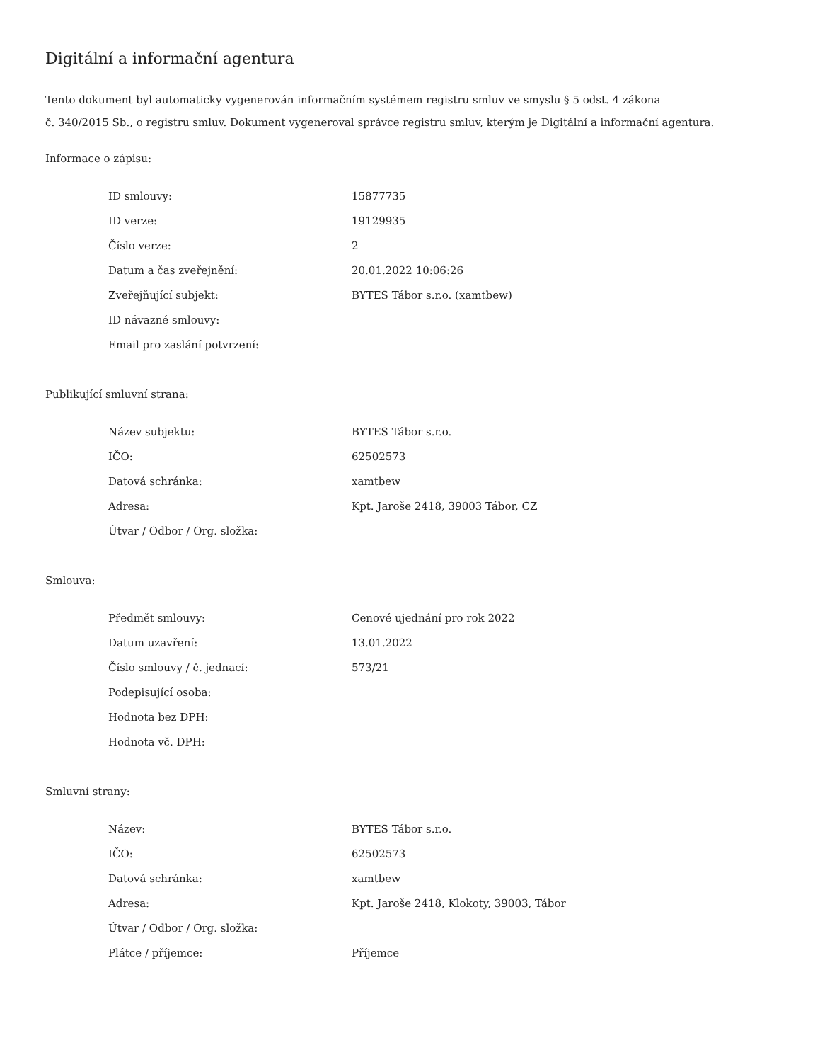Digitální a informační agentura
Tento dokument byl automaticky vygenerován informačním systémem registru smluv ve smyslu § 5 odst. 4 zákona
č. 340/2015 Sb., o registru smluv. Dokument vygeneroval správce registru smluv, kterým je Digitální a informační agentura.
Informace o zápisu:
| ID smlouvy: | 15877735 |
| ID verze: | 19129935 |
| Číslo verze: | 2 |
| Datum a čas zveřejnění: | 20.01.2022 10:06:26 |
| Zveřejňující subjekt: | BYTES Tábor s.r.o. (xamtbew) |
| ID návazné smlouvy: | |
| Email pro zaslání potvrzení: | |
Publikující smluvní strana:
| Název subjektu: | BYTES Tábor s.r.o. |
| IČO: | 62502573 |
| Datová schránka: | xamtbew |
| Adresa: | Kpt. Jaroše 2418, 39003 Tábor, CZ |
| Útvar / Odbor / Org. složka: | |
Smlouva:
| Předmět smlouvy: | Cenové ujednání pro rok 2022 |
| Datum uzavření: | 13.01.2022 |
| Číslo smlouvy / č. jednací: | 573/21 |
| Podepisující osoba: | |
| Hodnota bez DPH: | |
| Hodnota vč. DPH: | |
Smluvní strany:
| Název: | BYTES Tábor s.r.o. |
| IČO: | 62502573 |
| Datová schránka: | xamtbew |
| Adresa: | Kpt. Jaroše 2418, Klokoty, 39003, Tábor |
| Útvar / Odbor / Org. složka: | |
| Plátce / příjemce: | Příjemce |